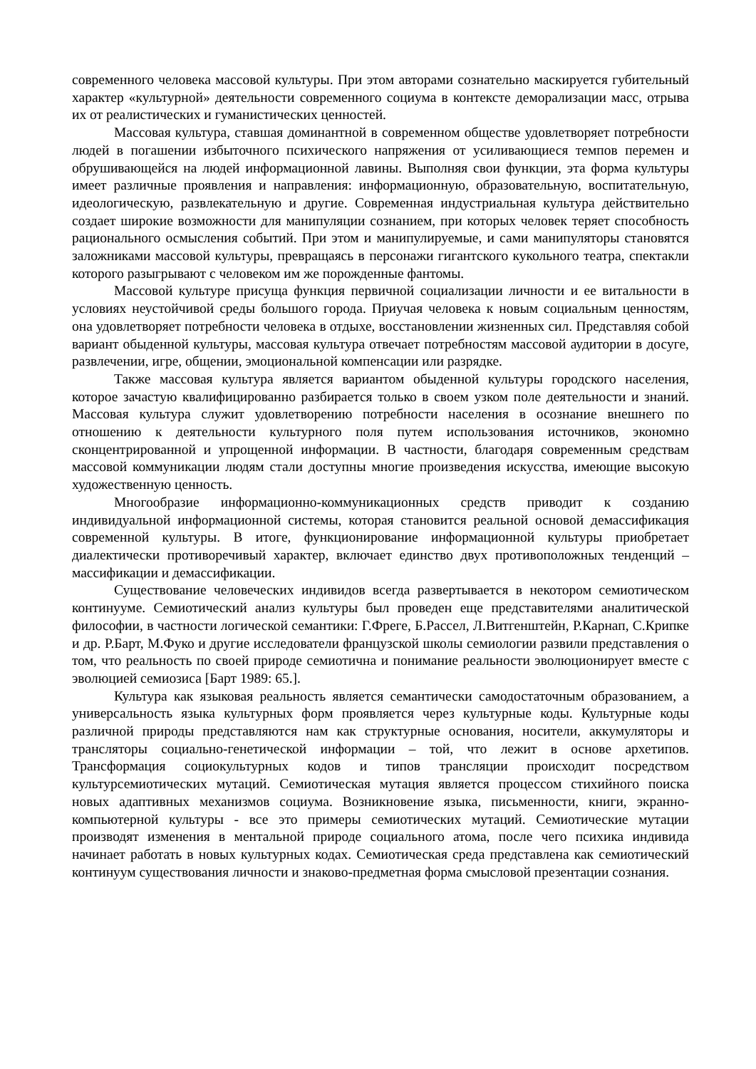современного человека массовой культуры. При этом авторами сознательно маскируется губительный характер «культурной» деятельности современного социума в контексте деморализации масс, отрыва их от реалистических и гуманистических ценностей.
Массовая культура, ставшая доминантной в современном обществе удовлетворяет потребности людей в погашении избыточного психического напряжения от усиливающиеся темпов перемен и обрушивающейся на людей информационной лавины. Выполняя свои функции, эта форма культуры имеет различные проявления и направления: информационную, образовательную, воспитательную, идеологическую, развлекательную и другие. Современная индустриальная культура действительно создает широкие возможности для манипуляции сознанием, при которых человек теряет способность рационального осмысления событий. При этом и манипулируемые, и сами манипуляторы становятся заложниками массовой культуры, превращаясь в персонажи гигантского кукольного театра, спектакли которого разыгрывают с человеком им же порожденные фантомы.
Массовой культуре присуща функция первичной социализации личности и ее витальности в условиях неустойчивой среды большого города. Приучая человека к новым социальным ценностям, она удовлетворяет потребности человека в отдыхе, восстановлении жизненных сил. Представляя собой вариант обыденной культуры, массовая культура отвечает потребностям массовой аудитории в досуге, развлечении, игре, общении, эмоциональной компенсации или разрядке.
Также массовая культура является вариантом обыденной культуры городского населения, которое зачастую квалифицированно разбирается только в своем узком поле деятельности и знаний. Массовая культура служит удовлетворению потребности населения в осознание внешнего по отношению к деятельности культурного поля путем использования источников, экономно сконцентрированной и упрощенной информации. В частности, благодаря современным средствам массовой коммуникации людям стали доступны многие произведения искусства, имеющие высокую художественную ценность.
Многообразие информационно-коммуникационных средств приводит к созданию индивидуальной информационной системы, которая становится реальной основой демассификация современной культуры. В итоге, функционирование информационной культуры приобретает диалектически противоречивый характер, включает единство двух противоположных тенденций – массификации и демассификации.
Существование человеческих индивидов всегда развертывается в некотором семиотическом континууме. Семиотический анализ культуры был проведен еще представителями аналитической философии, в частности логической семантики: Г.Фреге, Б.Рассел, Л.Витгенштейн, Р.Карнап, С.Крипке и др. Р.Барт, М.Фуко и другие исследователи французской школы семиологии развили представления о том, что реальность по своей природе семиотична и понимание реальности эволюционирует вместе с эволюцией семиозиса [Барт 1989: 65.].
Культура как языковая реальность является семантически самодостаточным образованием, а универсальность языка культурных форм проявляется через культурные коды. Культурные коды различной природы представляются нам как структурные основания, носители, аккумуляторы и трансляторы социально-генетической информации – той, что лежит в основе архетипов. Трансформация социокультурных кодов и типов трансляции происходит посредством культурсемиотических мутаций. Семиотическая мутация является процессом стихийного поиска новых адаптивных механизмов социума. Возникновение языка, письменности, книги, экранно-компьютерной культуры - все это примеры семиотических мутаций. Семиотические мутации производят изменения в ментальной природе социального атома, после чего психика индивида начинает работать в новых культурных кодах. Семиотическая среда представлена как семиотический континуум существования личности и знаково-предметная форма смысловой презентации сознания.